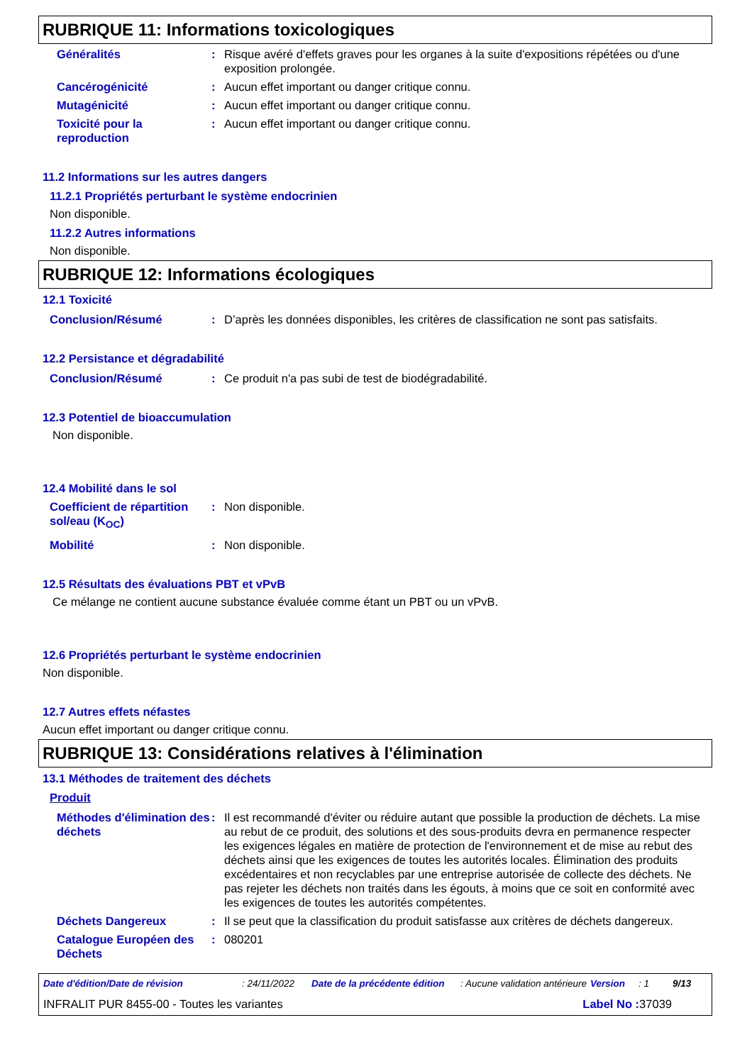RUBRIQUE 11: Informations toxicologiques
Généralités : Risque avéré d'effets graves pour les organes à la suite d'expositions répétées ou d'une exposition prolongée.
Cancérogénicité : Aucun effet important ou danger critique connu.
Mutagénicité : Aucun effet important ou danger critique connu.
Toxicité pour la reproduction
: Aucun effet important ou danger critique connu.
11.2 Informations sur les autres dangers
11.2.1 Propriétés perturbant le système endocrinien
Non disponible.
11.2.2 Autres informations
Non disponible.
RUBRIQUE 12: Informations écologiques
12.1 Toxicité
Conclusion/Résumé : D’après les données disponibles, les critères de classification ne sont pas satisfaits.
12.2 Persistance et dégradabilité
Conclusion/Résumé : Ce produit n'a pas subi de test de biodégradabilité.
12.3 Potentiel de bioaccumulation
Non disponible.
12.4 Mobilité dans le sol
Coefficient de répartition sol/eau (K<sub>OC</sub>)
: Non disponible.
Mobilité : Non disponible.
12.5 Résultats des évaluations PBT et vPvB
Ce mélange ne contient aucune substance évaluée comme étant un PBT ou un vPvB.
12.6 Propriétés perturbant le système endocrinien
Non disponible.
12.7 Autres effets néfastes
Aucun effet important ou danger critique connu.
RUBRIQUE 13: Considérations relatives à l'élimination
13.1 Méthodes de traitement des déchets
Produit
Méthodes d'élimination des déchets
: Il est recommandé d'éviter ou réduire autant que possible la production de déchets. La mise au rebut de ce produit, des solutions et des sous-produits devra en permanence respecter les exigences légales en matière de protection de l'environnement et de mise au rebut des déchets ainsi que les exigences de toutes les autorités locales. Élimination des produits excédentaires et non recyclables par une entreprise autorisée de collecte des déchets. Ne pas rejeter les déchets non traités dans les égouts, à moins que ce soit en conformité avec les exigences de toutes les autorités compétentes.
Déchets Dangereux : Il se peut que la classification du produit satisfasse aux critères de déchets dangereux.
Catalogue Européen des Déchets
: 080201
Date d'édition/Date de révision: 24/11/2022 Date de la précédente édition: Aucune validation antérieure Version: 1 9/13
INFRALIT PUR 8455-00 - Toutes les variantes Label No : 37039